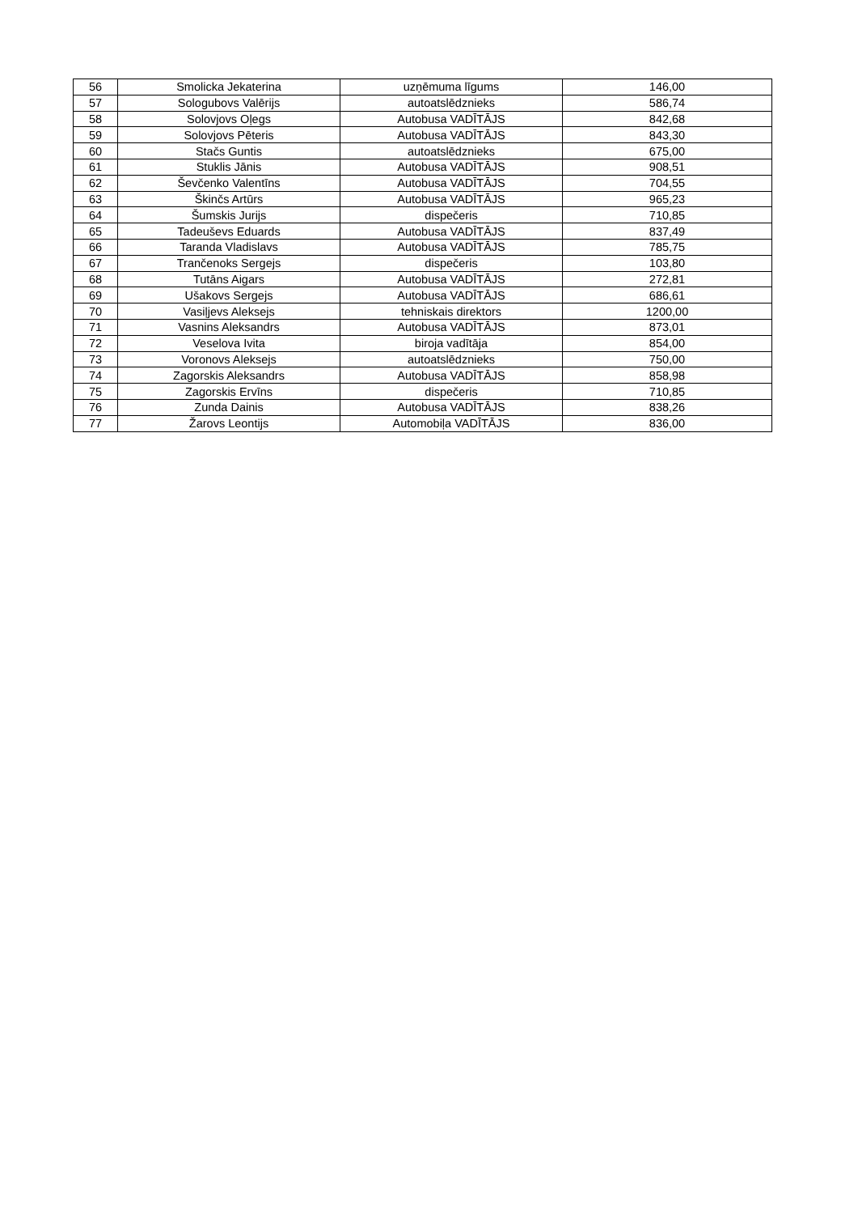| 56 | Smolicka Jekaterina | uzņēmuma līgums | 146,00 |
| 57 | Sologubovs Valērijs | autoatslēdznieks | 586,74 |
| 58 | Solovjovs Oļegs | Autobusa VADĪTĀJS | 842,68 |
| 59 | Solovjovs Pēteris | Autobusa VADĪTĀJS | 843,30 |
| 60 | Stačs Guntis | autoatslēdznieks | 675,00 |
| 61 | Stuklis Jānis | Autobusa VADĪTĀJS | 908,51 |
| 62 | Ševčenko Valentīns | Autobusa VADĪTĀJS | 704,55 |
| 63 | Škinčs Artūrs | Autobusa VADĪTĀJS | 965,23 |
| 64 | Šumskis Jurijs | dispečeris | 710,85 |
| 65 | Tadeuševs Eduards | Autobusa VADĪTĀJS | 837,49 |
| 66 | Taranda Vladislavs | Autobusa VADĪTĀJS | 785,75 |
| 67 | Trančenoks Sergejs | dispečeris | 103,80 |
| 68 | Tutāns Aigars | Autobusa VADĪTĀJS | 272,81 |
| 69 | Ušakovs Sergejs | Autobusa VADĪTĀJS | 686,61 |
| 70 | Vasiļjevs Aleksejs | tehniskais direktors | 1200,00 |
| 71 | Vasnins Aleksandrs | Autobusa VADĪTĀJS | 873,01 |
| 72 | Veselova Ivita | biroja vadītāja | 854,00 |
| 73 | Voronovs Aleksejs | autoatslēdznieks | 750,00 |
| 74 | Zagorskis Aleksandrs | Autobusa VADĪTĀJS | 858,98 |
| 75 | Zagorskis Ervīns | dispečeris | 710,85 |
| 76 | Zunda Dainis | Autobusa VADĪTĀJS | 838,26 |
| 77 | Žarovs Leontijs | Automobiļa VADĪTĀJS | 836,00 |